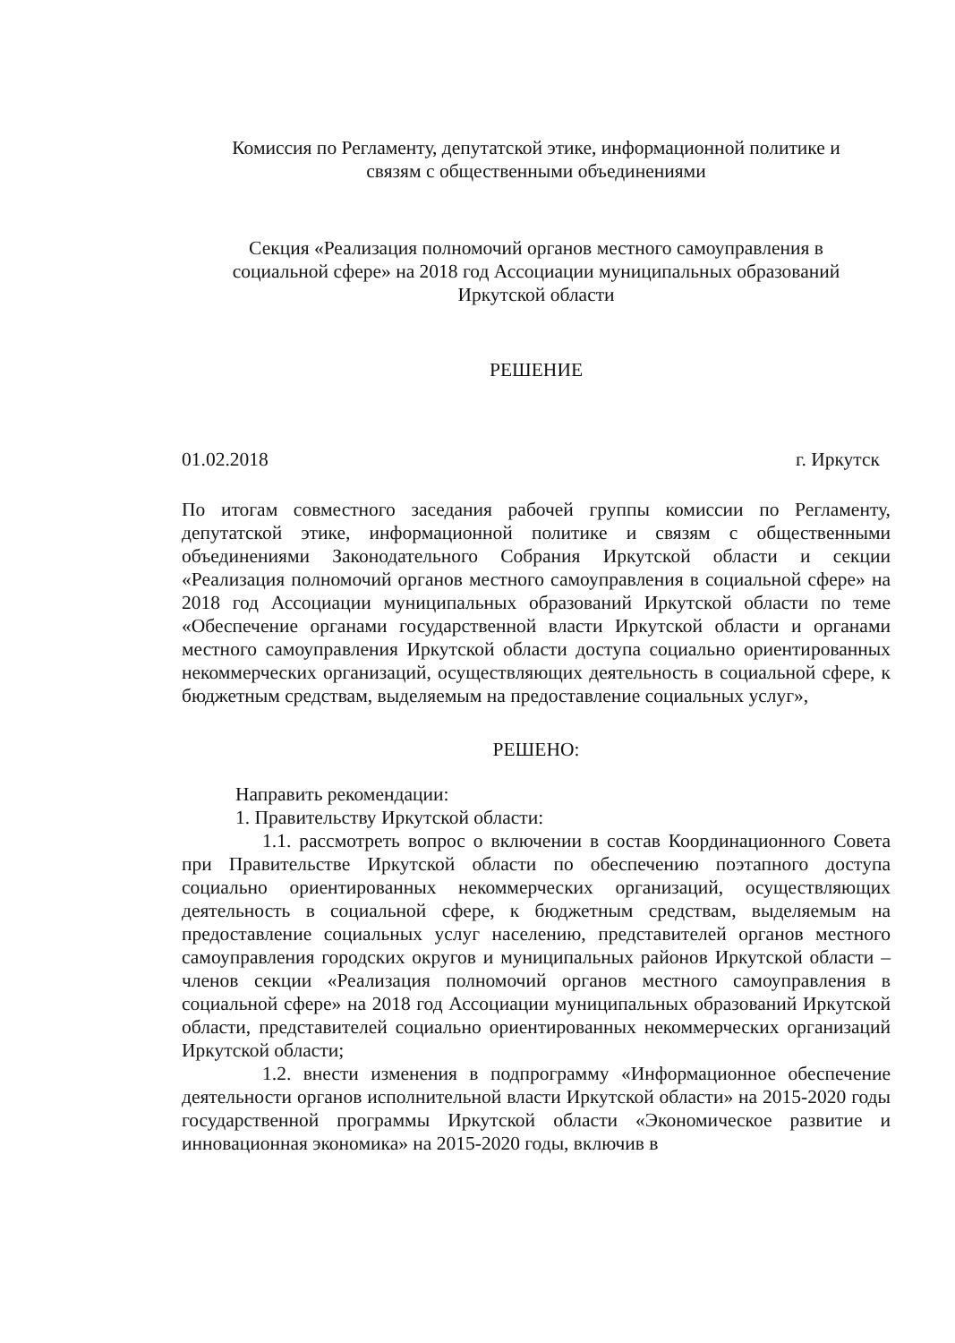Комиссия по Регламенту, депутатской этике, информационной политике и
связям с общественными объединениями
Секция «Реализация полномочий органов местного самоуправления в
социальной сфере» на 2018 год Ассоциации муниципальных образований
Иркутской области
РЕШЕНИЕ
01.02.2018 г. Иркутск
По итогам совместного заседания рабочей группы комиссии по Регламенту, депутатской этике, информационной политике и связям с общественными объединениями Законодательного Собрания Иркутской области и секции «Реализация полномочий органов местного самоуправления в социальной сфере» на 2018 год Ассоциации муниципальных образований Иркутской области по теме «Обеспечение органами государственной власти Иркутской области и органами местного самоуправления Иркутской области доступа социально ориентированных некоммерческих организаций, осуществляющих деятельность в социальной сфере, к бюджетным средствам, выделяемым на предоставление социальных услуг»,
РЕШЕНО:
Направить рекомендации:
1. Правительству Иркутской области:
1.1. рассмотреть вопрос о включении в состав Координационного Совета при Правительстве Иркутской области по обеспечению поэтапного доступа социально ориентированных некоммерческих организаций, осуществляющих деятельность в социальной сфере, к бюджетным средствам, выделяемым на предоставление социальных услуг населению, представителей органов местного самоуправления городских округов и муниципальных районов Иркутской области – членов секции «Реализация полномочий органов местного самоуправления в социальной сфере» на 2018 год Ассоциации муниципальных образований Иркутской области, представителей социально ориентированных некоммерческих организаций Иркутской области;
1.2. внести изменения в подпрограмму «Информационное обеспечение деятельности органов исполнительной власти Иркутской области» на 2015-2020 годы государственной программы Иркутской области «Экономическое развитие и инновационная экономика» на 2015-2020 годы, включив в